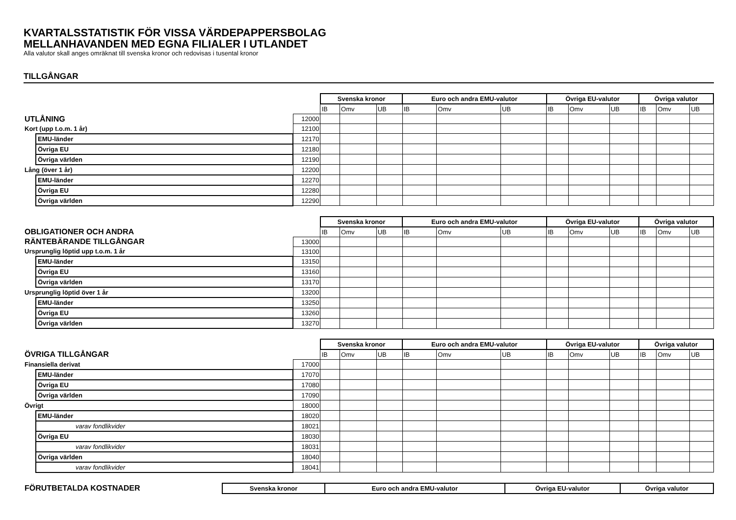KVARTALSSTATISTIK FÖR VISSA VÄRDEPAPPERSBOLAG
MELLANHAVANDEN MED EGNA FILIALER I UTLANDET
Alla valutor skall anges omräknat till svenska kronor och redovisas i tusental kronor
TILLGÅNGAR
| | | | Svenska kronor | | | Euro och andra EMU-valutor | | | Övriga EU-valutor | | | Övriga valutor | | |
| | | | IB | Omv | UB | IB | Omv | UB | IB | Omv | UB | IB | Omv | UB |
| UTLÅNING | | 12000 | | | | | | | | | | | | |
| Kort (upp t.o.m. 1 år) | | 12100 | | | | | | | | | | | | |
| | EMU-länder | 12170 | | | | | | | | | | | | |
| | Övriga EU | 12180 | | | | | | | | | | | | |
| | Övriga världen | 12190 | | | | | | | | | | | | |
| Lång (över 1 år) | | 12200 | | | | | | | | | | | | |
| | EMU-länder | 12270 | | | | | | | | | | | | |
| | Övriga EU | 12280 | | | | | | | | | | | | |
| | Övriga världen | 12290 | | | | | | | | | | | | |
| | | | Svenska kronor | | | Euro och andra EMU-valutor | | | Övriga EU-valutor | | | Övriga valutor | | |
| OBLIGATIONER OCH ANDRA | | | IB | Omv | UB | IB | Omv | UB | IB | Omv | UB | IB | Omv | UB |
| RÄNTEBÄRANDE TILLGÅNGAR | | 13000 | | | | | | | | | | | | |
| Ursprunglig löptid upp t.o.m. 1 år | | 13100 | | | | | | | | | | | | |
| | EMU-länder | 13150 | | | | | | | | | | | | |
| | Övriga EU | 13160 | | | | | | | | | | | | |
| | Övriga världen | 13170 | | | | | | | | | | | | |
| Ursprunglig löptid över 1 år | | 13200 | | | | | | | | | | | | |
| | EMU-länder | 13250 | | | | | | | | | | | | |
| | Övriga EU | 13260 | | | | | | | | | | | | |
| | Övriga världen | 13270 | | | | | | | | | | | | |
| | | | Svenska kronor | | | Euro och andra EMU-valutor | | | Övriga EU-valutor | | | Övriga valutor | | |
| ÖVRIGA TILLGÅNGAR | | | IB | Omv | UB | IB | Omv | UB | IB | Omv | UB | IB | Omv | UB |
| Finansiella derivat | | 17000 | | | | | | | | | | | | |
| | EMU-länder | 17070 | | | | | | | | | | | | |
| | Övriga EU | 17080 | | | | | | | | | | | | |
| | Övriga världen | 17090 | | | | | | | | | | | | |
| Övrigt | | 18000 | | | | | | | | | | | | |
| | EMU-länder | 18020 | | | | | | | | | | | | |
| | varav fondlikvider | 18021 | | | | | | | | | | | | |
| | Övriga EU | 18030 | | | | | | | | | | | | |
| | varav fondlikvider | 18031 | | | | | | | | | | | | |
| | Övriga världen | 18040 | | | | | | | | | | | | |
| | varav fondlikvider | 18041 | | | | | | | | | | | | |
| FÖRUTBETALDA KOSTNADER | Svenska kronor | Euro och andra EMU-valutor | Övriga EU-valutor | Övriga valutor |